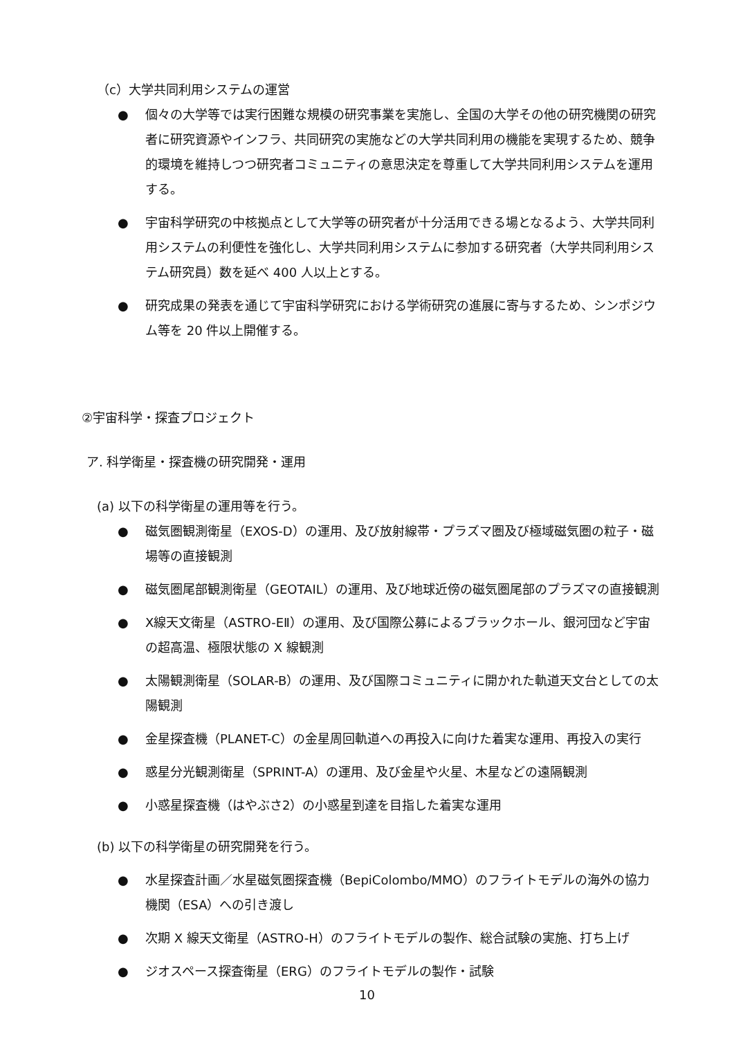（c）大学共同利用システムの運営
● 個々の大学等では実行困難な規模の研究事業を実施し、全国の大学その他の研究機関の研究者に研究資源やインフラ、共同研究の実施などの大学共同利用の機能を実現するため、競争的環境を維持しつつ研究者コミュニティの意思決定を尊重して大学共同利用システムを運用する。
● 宇宙科学研究の中核拠点として大学等の研究者が十分活用できる場となるよう、大学共同利用システムの利便性を強化し、大学共同利用システムに参加する研究者（大学共同利用システム研究員）数を延べ 400 人以上とする。
● 研究成果の発表を通じて宇宙科学研究における学術研究の進展に寄与するため、シンポジウム等を 20 件以上開催する。
②宇宙科学・探査プロジェクト
ア. 科学衛星・探査機の研究開発・運用
(a) 以下の科学衛星の運用等を行う。
● 磁気圏観測衛星（EXOS-D）の運用、及び放射線帯・プラズマ圏及び極域磁気圏の粒子・磁場等の直接観測
● 磁気圏尾部観測衛星（GEOTAIL）の運用、及び地球近傍の磁気圏尾部のプラズマの直接観測
● X線天文衛星（ASTRO-EⅡ）の運用、及び国際公募によるブラックホール、銀河団など宇宙の超高温、極限状態の X 線観測
● 太陽観測衛星（SOLAR-B）の運用、及び国際コミュニティに開かれた軌道天文台としての太陽観測
● 金星探査機（PLANET-C）の金星周回軌道への再投入に向けた着実な運用、再投入の実行
● 惑星分光観測衛星（SPRINT-A）の運用、及び金星や火星、木星などの遠隔観測
● 小惑星探査機（はやぶさ2）の小惑星到達を目指した着実な運用
(b) 以下の科学衛星の研究開発を行う。
● 水星探査計画／水星磁気圏探査機（BepiColombo/MMO）のフライトモデルの海外の協力機関（ESA）への引き渡し
● 次期 X 線天文衛星（ASTRO-H）のフライトモデルの製作、総合試験の実施、打ち上げ
● ジオスペース探査衛星（ERG）のフライトモデルの製作・試験
10